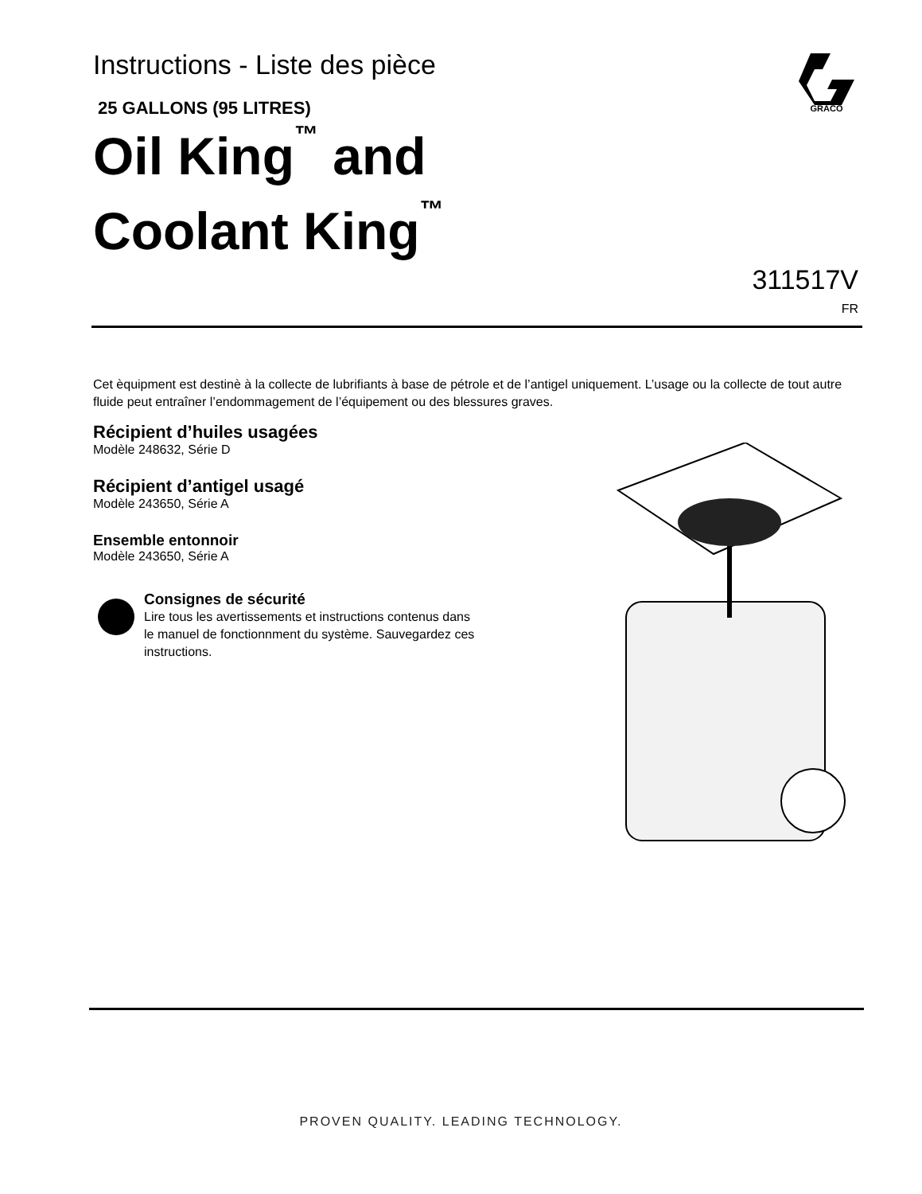Instructions - Liste des pièce
25 GALLONS (95 LITRES)
Oil King<sup>™</sup> and
Coolant King<sup>™</sup>
GRACO
311517V
FR
Cet èquipment est destinè à la collecte de lubrifiants à base de pétrole et de l’antigel uniquement. L’usage ou la collecte de tout autre fluide peut entraîner l’endommagement de l’équipement ou des blessures graves.
Récipient d’huiles usagées
Modèle 248632, Série D
Récipient d’antigel usagé
Modèle 243650, Série A
Ensemble entonnoir
Modèle 243650, Série A
Consignes de sécurité
Lire tous les avertissements et instructions contenus dans le manuel de fonctionnment du système. Sauvegardez ces instructions.
PROVEN QUALITY. LEADING TECHNOLOGY.